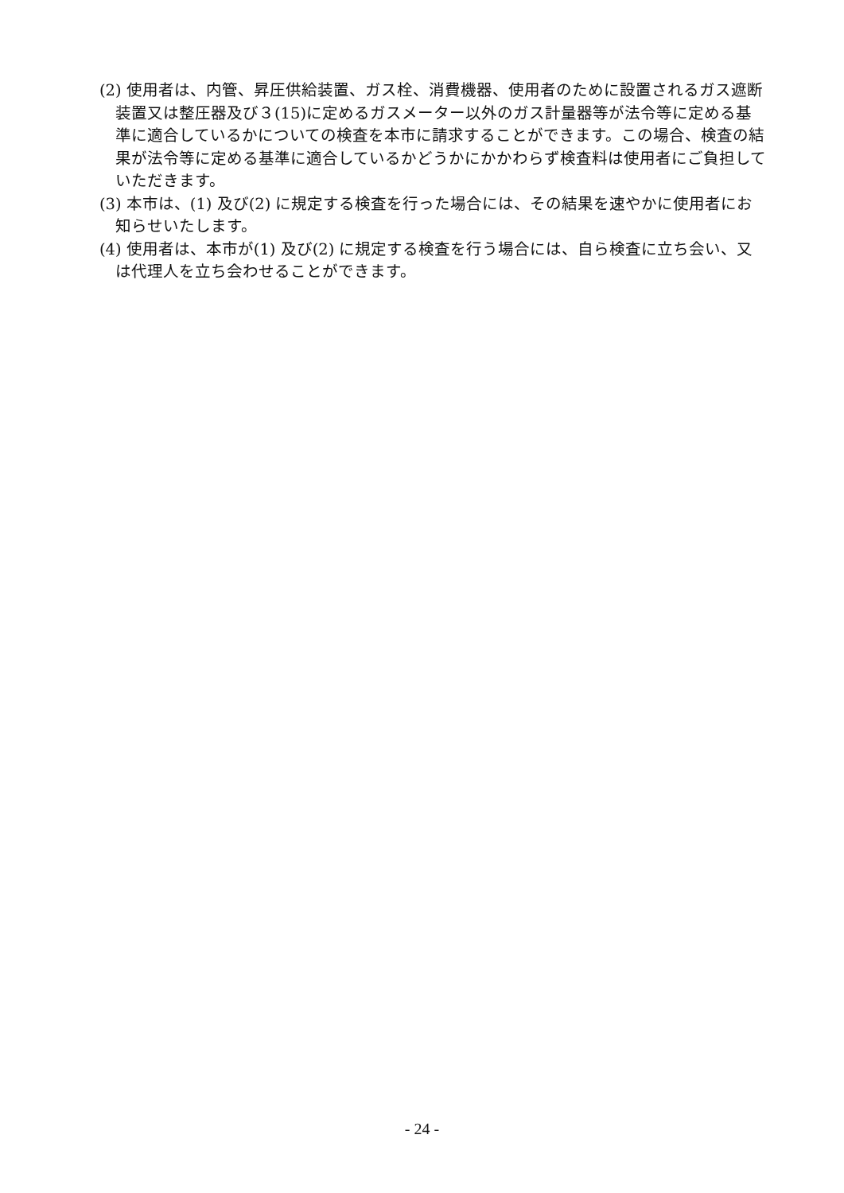(2) 使用者は、内管、昇圧供給装置、ガス栓、消費機器、使用者のために設置されるガス遮断装置又は整圧器及び３(15)に定めるガスメーター以外のガス計量器等が法令等に定める基準に適合しているかについての検査を本市に請求することができます。この場合、検査の結果が法令等に定める基準に適合しているかどうかにかかわらず検査料は使用者にご負担していただきます。
(3) 本市は、(1) 及び(2) に規定する検査を行った場合には、その結果を速やかに使用者にお知らせいたします。
(4) 使用者は、本市が(1) 及び(2) に規定する検査を行う場合には、自ら検査に立ち会い、又は代理人を立ち会わせることができます。
- 24 -